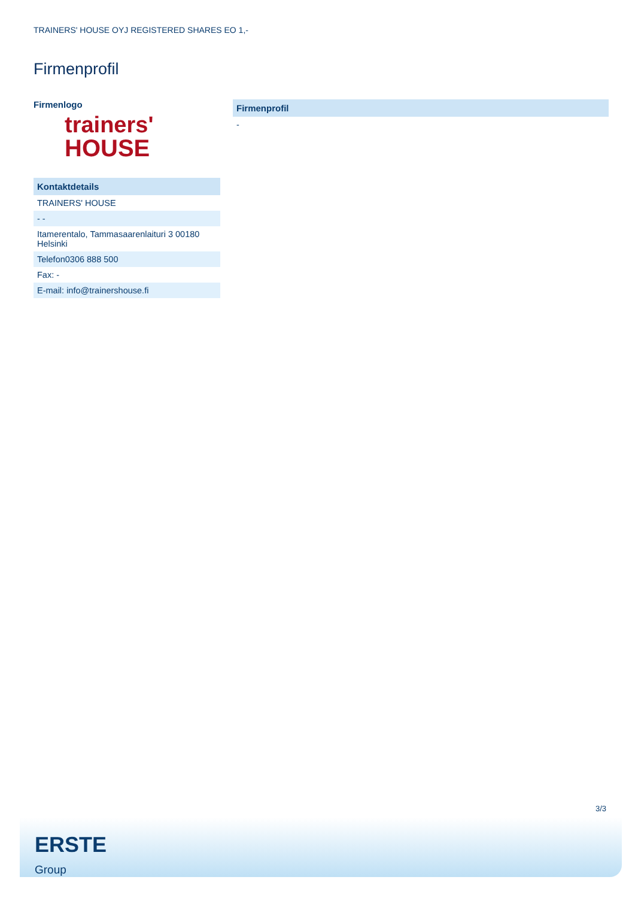TRAINERS' HOUSE OYJ REGISTERED SHARES EO 1,-
Firmenprofil
Firmenlogo
trainers'
HOUSE
| Kontaktdetails |
| --- |
| TRAINERS' HOUSE |
| - - |
| Itamerentalo, Tammasaarenlaituri 3 00180 Helsinki |
| Telefon0306 888 500 |
| Fax: - |
| E-mail: info@trainershouse.fi |
| Firmenprofil |
| --- |
| - |
3/3
ERSTE
Group